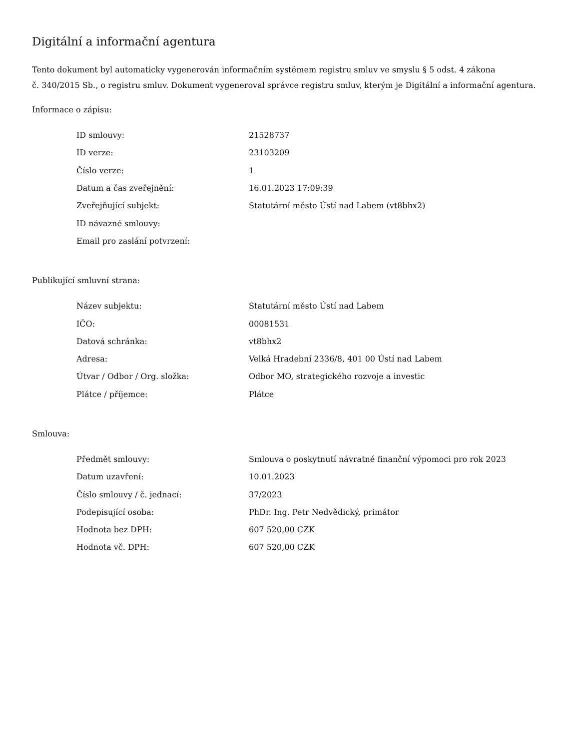Digitální a informační agentura
Tento dokument byl automaticky vygenerován informačním systémem registru smluv ve smyslu § 5 odst. 4 zákona
č. 340/2015 Sb., o registru smluv. Dokument vygeneroval správce registru smluv, kterým je Digitální a informační agentura.
Informace o zápisu:
| ID smlouvy: | 21528737 |
| ID verze: | 23103209 |
| Číslo verze: | 1 |
| Datum a čas zveřejnění: | 16.01.2023 17:09:39 |
| Zveřejňující subjekt: | Statutární město Ústí nad Labem (vt8bhx2) |
| ID návazné smlouvy: | |
| Email pro zaslání potvrzení: | |
Publikující smluvní strana:
| Název subjektu: | Statutární město Ústí nad Labem |
| IČO: | 00081531 |
| Datová schránka: | vt8bhx2 |
| Adresa: | Velká Hradební 2336/8, 401 00 Ústí nad Labem |
| Útvar / Odbor / Org. složka: | Odbor MO, strategického rozvoje a investic |
| Plátce / příjemce: | Plátce |
Smlouva:
| Předmět smlouvy: | Smlouva o poskytnutí návratné finanční výpomoci pro rok 2023 |
| Datum uzavření: | 10.01.2023 |
| Číslo smlouvy / č. jednací: | 37/2023 |
| Podepisující osoba: | PhDr. Ing. Petr Nedvědický, primátor |
| Hodnota bez DPH: | 607 520,00 CZK |
| Hodnota vč. DPH: | 607 520,00 CZK |